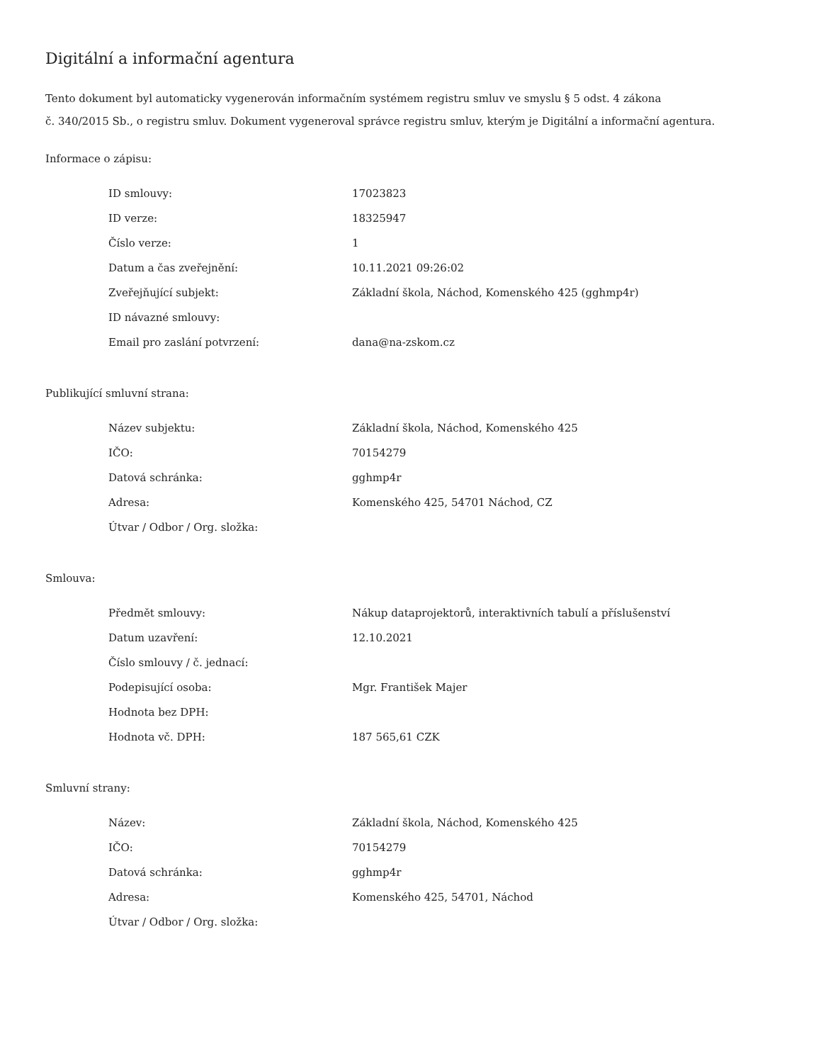Digitální a informační agentura
Tento dokument byl automaticky vygenerován informačním systémem registru smluv ve smyslu § 5 odst. 4 zákona
č. 340/2015 Sb., o registru smluv. Dokument vygeneroval správce registru smluv, kterým je Digitální a informační agentura.
Informace o zápisu:
| ID smlouvy: | 17023823 |
| ID verze: | 18325947 |
| Číslo verze: | 1 |
| Datum a čas zveřejnění: | 10.11.2021 09:26:02 |
| Zveřejňující subjekt: | Základní škola, Náchod, Komenského 425 (gghmp4r) |
| ID návazné smlouvy: | |
| Email pro zaslání potvrzení: | dana@na-zskom.cz |
Publikující smluvní strana:
| Název subjektu: | Základní škola, Náchod, Komenského 425 |
| IČO: | 70154279 |
| Datová schránka: | gghmp4r |
| Adresa: | Komenského 425, 54701 Náchod, CZ |
| Útvar / Odbor / Org. složka: | |
Smlouva:
| Předmět smlouvy: | Nákup dataprojektorů, interaktivních tabulí a příslušenství |
| Datum uzavření: | 12.10.2021 |
| Číslo smlouvy / č. jednací: | |
| Podepisující osoba: | Mgr. František Majer |
| Hodnota bez DPH: | |
| Hodnota vč. DPH: | 187 565,61 CZK |
Smluvní strany:
| Název: | Základní škola, Náchod, Komenského 425 |
| IČO: | 70154279 |
| Datová schránka: | gghmp4r |
| Adresa: | Komenského 425, 54701, Náchod |
| Útvar / Odbor / Org. složka: | |